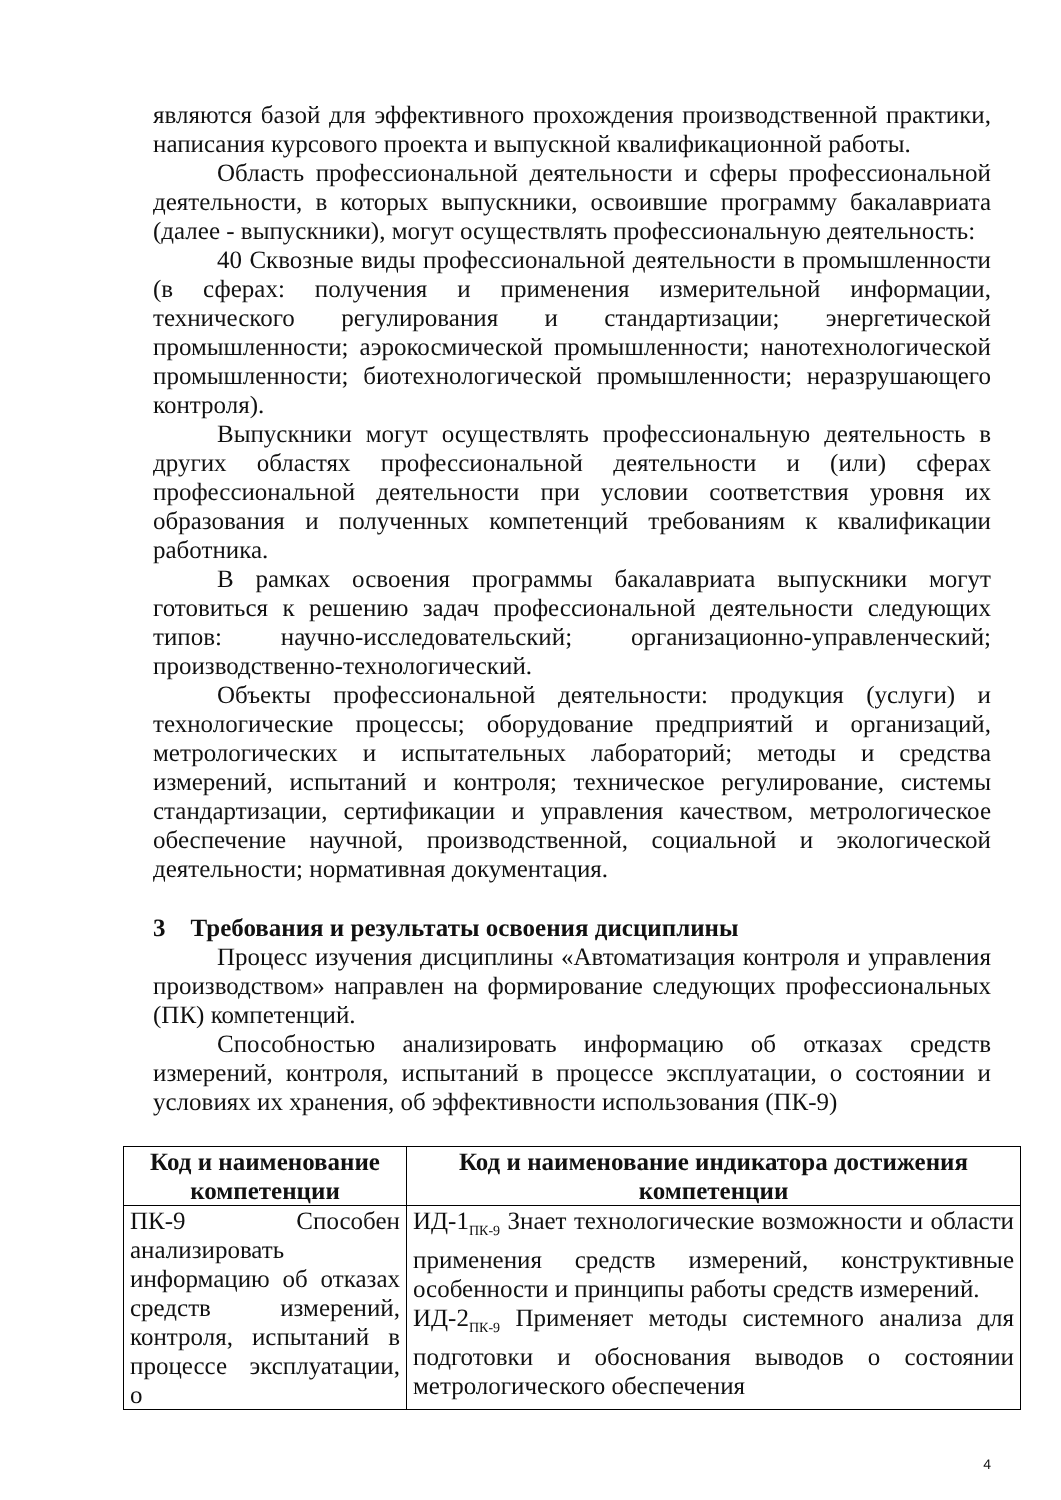являются базой для эффективного прохождения производственной практики, написания курсового проекта и выпускной квалификационной работы.
Область профессиональной деятельности и сферы профессиональной деятельности, в которых выпускники, освоившие программу бакалавриата (далее - выпускники), могут осуществлять профессиональную деятельность:
40 Сквозные виды профессиональной деятельности в промышленности (в сферах: получения и применения измерительной информации, технического регулирования и стандартизации; энергетической промышленности; аэрокосмической промышленности; нанотехнологической промышленности; биотехнологической промышленности; неразрушающего контроля).
Выпускники могут осуществлять профессиональную деятельность в других областях профессиональной деятельности и (или) сферах профессиональной деятельности при условии соответствия уровня их образования и полученных компетенций требованиям к квалификации работника.
В рамках освоения программы бакалавриата выпускники могут готовиться к решению задач профессиональной деятельности следующих типов: научно-исследовательский; организационно-управленческий; производственно-технологический.
Объекты профессиональной деятельности: продукция (услуги) и технологические процессы; оборудование предприятий и организаций, метрологических и испытательных лабораторий; методы и средства измерений, испытаний и контроля; техническое регулирование, системы стандартизации, сертификации и управления качеством, метрологическое обеспечение научной, производственной, социальной и экологической деятельности; нормативная документация.
3 Требования и результаты освоения дисциплины
Процесс изучения дисциплины «Автоматизация контроля и управления производством» направлен на формирование следующих профессиональных (ПК) компетенций.
Способностью анализировать информацию об отказах средств измерений, контроля, испытаний в процессе эксплуатации, о состоянии и условиях их хранения, об эффективности использования (ПК-9)
| Код и наименование компетенции | Код и наименование индикатора достижения компетенции |
| --- | --- |
| ПК-9 Способен анализировать информацию об отказах средств измерений, контроля, испытаний в процессе эксплуатации, о | ИД-1<sub>ПК-9</sub> Знает технологические возможности и области применения средств измерений, конструктивные особенности и принципы работы средств измерений. ИД-2<sub>ПК-9</sub> Применяет методы системного анализа для подготовки и обоснования выводов о состоянии метрологического обеспечения |
4